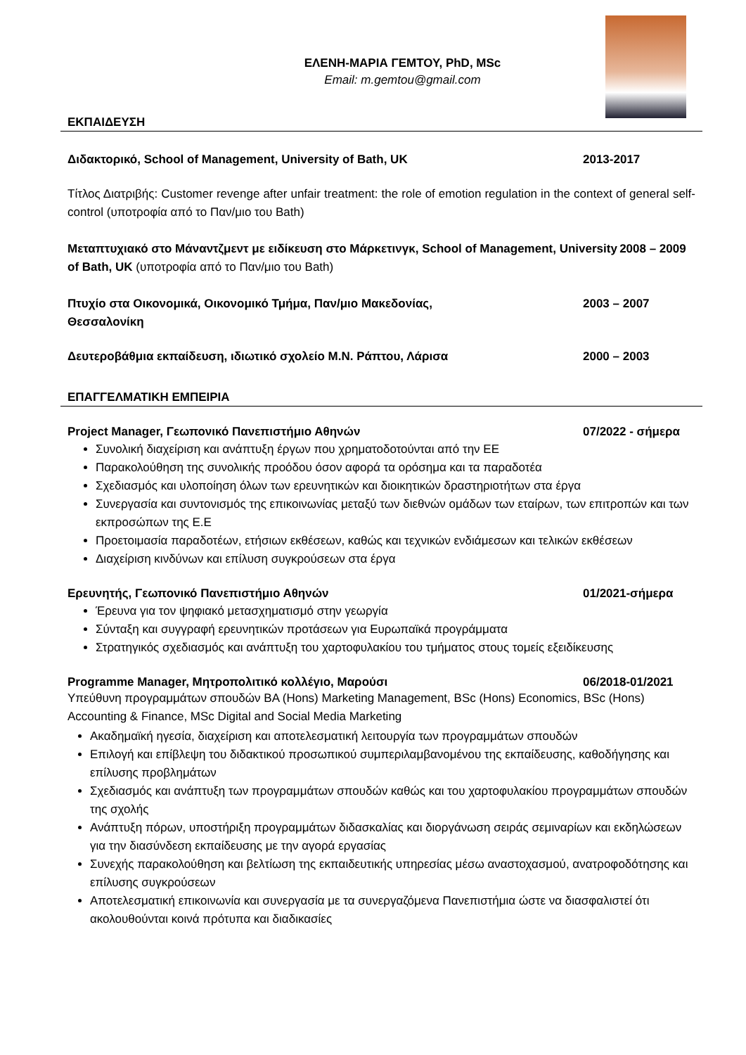ΕΛΕΝΗ-ΜΑΡΙΑ ΓΕΜΤΟΥ, PhD, MSc
Email: m.gemtou@gmail.com
ΕΚΠΑΙΔΕΥΣΗ
Διδακτορικό, School of Management, University of Bath, UK 2013-2017
Τίτλος Διατριβής: Customer revenge after unfair treatment: the role of emotion regulation in the context of general self-control (υποτροφία από το Παν/μιο του Bath)
Μεταπτυχιακό στο Μάναντζμεντ με ειδίκευση στο Μάρκετινγκ, School of Management, University of Bath, UK (υποτροφία από το Παν/μιο του Bath) 2008 – 2009
Πτυχίο στα Οικονομικά, Οικονομικό Τμήμα, Παν/μιο Μακεδονίας,
Θεσσαλονίκη 2003 – 2007
Δευτεροβάθμια εκπαίδευση, ιδιωτικό σχολείο Μ.Ν. Ράπτου, Λάρισα 2000 – 2003
ΕΠΑΓΓΕΛΜΑΤΙΚΗ ΕΜΠΕΙΡΙΑ
Project Manager, Γεωπονικό Πανεπιστήμιο Αθηνών 07/2022 - σήμερα
Συνολική διαχείριση και ανάπτυξη έργων που χρηματοδοτούνται από την ΕΕ
Παρακολούθηση της συνολικής προόδου όσον αφορά τα ορόσημα και τα παραδοτέα
Σχεδιασμός και υλοποίηση όλων των ερευνητικών και διοικητικών δραστηριοτήτων στα έργα
Συνεργασία και συντονισμός της επικοινωνίας μεταξύ των διεθνών ομάδων των εταίρων, των επιτροπών και των εκπροσώπων της Ε.Ε
Προετοιμασία παραδοτέων, ετήσιων εκθέσεων, καθώς και τεχνικών ενδιάμεσων και τελικών εκθέσεων
Διαχείριση κινδύνων και επίλυση συγκρούσεων στα έργα
Ερευνητής, Γεωπονικό Πανεπιστήμιο Αθηνών 01/2021-σήμερα
Έρευνα για τον ψηφιακό μετασχηματισμό στην γεωργία
Σύνταξη και συγγραφή ερευνητικών προτάσεων για Ευρωπαϊκά προγράμματα
Στρατηγικός σχεδιασμός και ανάπτυξη του χαρτοφυλακίου του τμήματος στους τομείς εξειδίκευσης
Programme Manager, Μητροπολιτικό κολλέγιο, Μαρούσι 06/2018-01/2021
Υπεύθυνη προγραμμάτων σπουδών BA (Hons) Marketing Management, BSc (Hons) Economics, BSc (Hons) Accounting & Finance, MSc Digital and Social Media Marketing
Ακαδημαϊκή ηγεσία, διαχείριση και αποτελεσματική λειτουργία των προγραμμάτων σπουδών
Επιλογή και επίβλεψη του διδακτικού προσωπικού συμπεριλαμβανομένου της εκπαίδευσης, καθοδήγησης και επίλυσης προβλημάτων
Σχεδιασμός και ανάπτυξη των προγραμμάτων σπουδών καθώς και του χαρτοφυλακίου προγραμμάτων σπουδών της σχολής
Ανάπτυξη πόρων, υποστήριξη προγραμμάτων διδασκαλίας και διοργάνωση σειράς σεμιναρίων και εκδηλώσεων για την διασύνδεση εκπαίδευσης με την αγορά εργασίας
Συνεχής παρακολούθηση και βελτίωση της εκπαιδευτικής υπηρεσίας μέσω αναστοχασμού, ανατροφοδότησης και επίλυσης συγκρούσεων
Αποτελεσματική επικοινωνία και συνεργασία με τα συνεργαζόμενα Πανεπιστήμια ώστε να διασφαλιστεί ότι ακολουθούνται κοινά πρότυπα και διαδικασίες